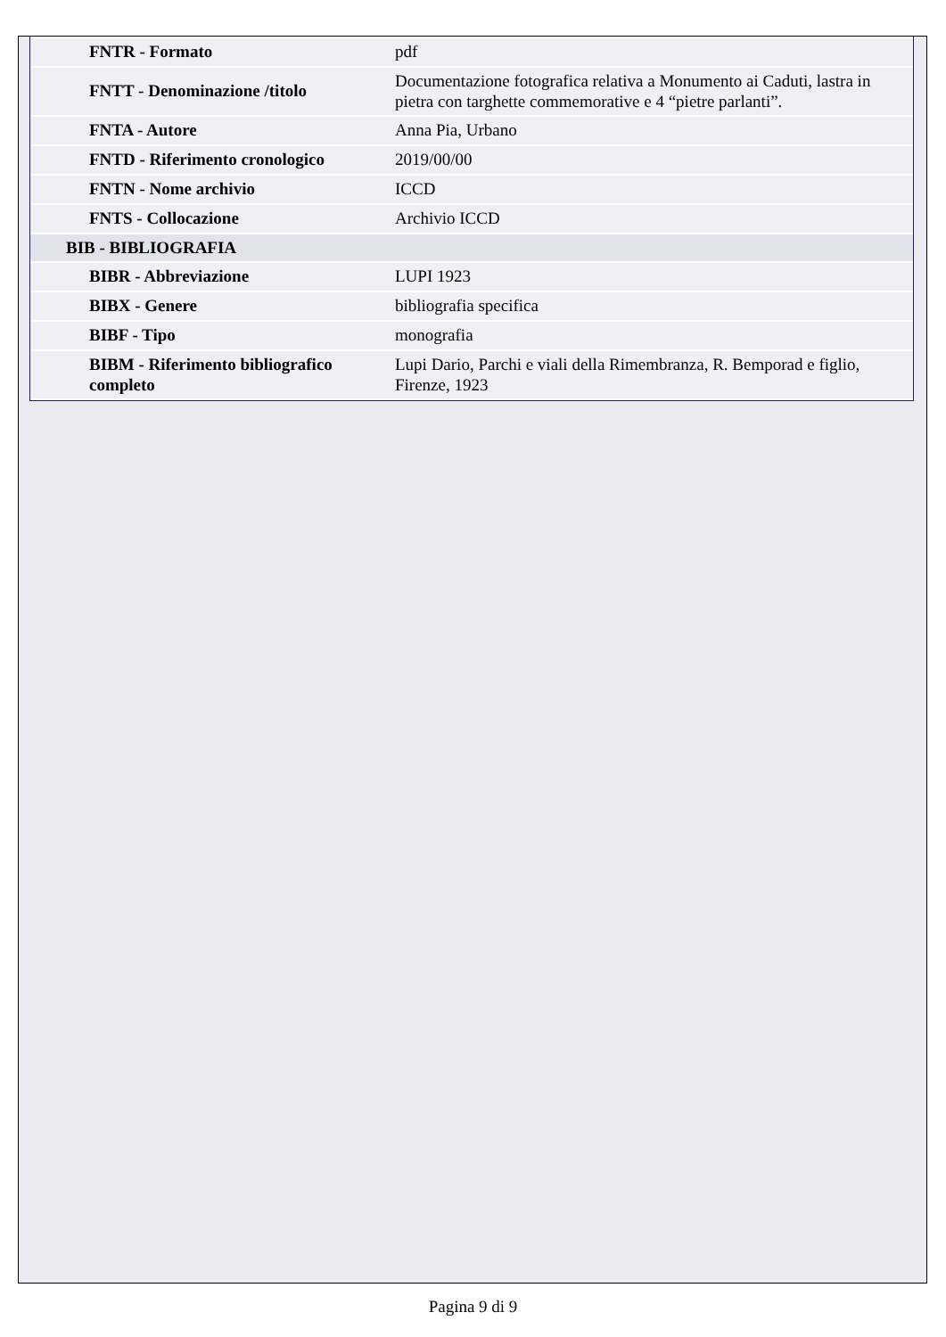| FNTR - Formato | pdf |
| FNTT - Denominazione /titolo | Documentazione fotografica relativa a Monumento ai Caduti, lastra in pietra con targhette commemorative e 4 “pietre parlanti”. |
| FNTA - Autore | Anna Pia, Urbano |
| FNTD - Riferimento cronologico | 2019/00/00 |
| FNTN - Nome archivio | ICCD |
| FNTS - Collocazione | Archivio ICCD |
| BIB - BIBLIOGRAFIA | |
| BIBR - Abbreviazione | LUPI 1923 |
| BIBX - Genere | bibliografia specifica |
| BIBF - Tipo | monografia |
| BIBM - Riferimento bibliografico completo | Lupi Dario, Parchi e viali della Rimembranza, R. Bemporad e figlio, Firenze, 1923 |
Pagina 9 di 9